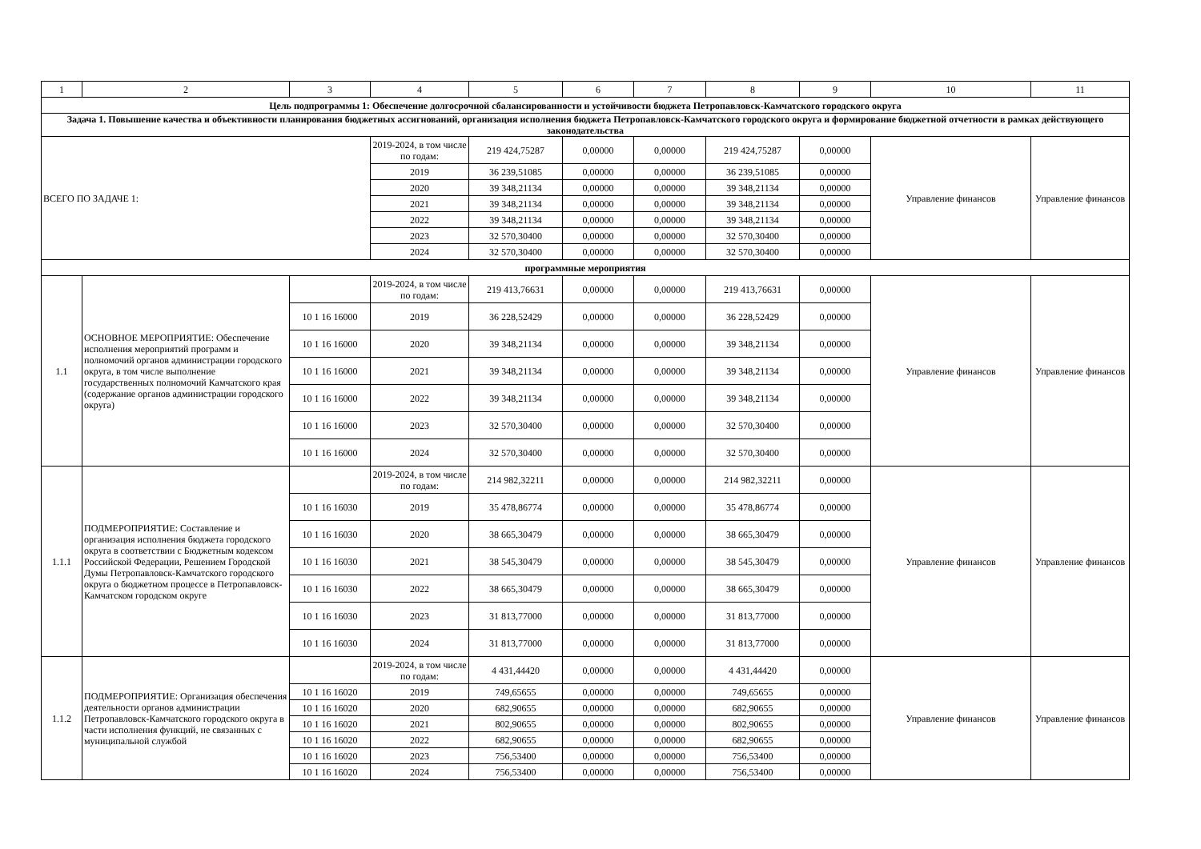| 1 | 2 | 3 | 4 | 5 | 6 | 7 | 8 | 9 | 10 | 11 |
| --- | --- | --- | --- | --- | --- | --- | --- | --- | --- | --- |
| Цель подпрограммы 1: Обеспечение долгосрочной сбалансированности и устойчивости бюджета Петропавловск-Камчатского городского округа | | | | | | | | | | |
| Задача 1. Повышение качества и объективности планирования бюджетных ассигнований, организация исполнения бюджета Петропавловск-Камчатского городского округа и формирование бюджетной отчетности в рамках действующего законодательства | | | | | | | | | | |
| ВСЕГО ПО ЗАДАЧЕ 1: | | | 2019-2024, в том числе по годам: | 219 424,75287 | 0,00000 | 0,00000 | 219 424,75287 | 0,00000 | Управление финансов | Управление финансов |
| | | | 2019 | 36 239,51085 | 0,00000 | 0,00000 | 36 239,51085 | 0,00000 | | |
| | | | 2020 | 39 348,21134 | 0,00000 | 0,00000 | 39 348,21134 | 0,00000 | | |
| | | | 2021 | 39 348,21134 | 0,00000 | 0,00000 | 39 348,21134 | 0,00000 | | |
| | | | 2022 | 39 348,21134 | 0,00000 | 0,00000 | 39 348,21134 | 0,00000 | | |
| | | | 2023 | 32 570,30400 | 0,00000 | 0,00000 | 32 570,30400 | 0,00000 | | |
| | | | 2024 | 32 570,30400 | 0,00000 | 0,00000 | 32 570,30400 | 0,00000 | | |
| программные мероприятия | | | | | | | | | | |
| 1.1 | ОСНОВНОЕ МЕРОПРИЯТИЕ: Обеспечение исполнения мероприятий программ и полномочий органов администрации городского округа, в том числе выполнение государственных полномочий Камчатского края (содержание органов администрации городского округа) | | 2019-2024, в том числе по годам: | 219 413,76631 | 0,00000 | 0,00000 | 219 413,76631 | 0,00000 | Управление финансов | Управление финансов |
| | | 10 1 16 16000 | 2019 | 36 228,52429 | 0,00000 | 0,00000 | 36 228,52429 | 0,00000 | | |
| | | 10 1 16 16000 | 2020 | 39 348,21134 | 0,00000 | 0,00000 | 39 348,21134 | 0,00000 | | |
| | | 10 1 16 16000 | 2021 | 39 348,21134 | 0,00000 | 0,00000 | 39 348,21134 | 0,00000 | | |
| | | 10 1 16 16000 | 2022 | 39 348,21134 | 0,00000 | 0,00000 | 39 348,21134 | 0,00000 | | |
| | | 10 1 16 16000 | 2023 | 32 570,30400 | 0,00000 | 0,00000 | 32 570,30400 | 0,00000 | | |
| | | 10 1 16 16000 | 2024 | 32 570,30400 | 0,00000 | 0,00000 | 32 570,30400 | 0,00000 | | |
| 1.1.1 | ПОДМЕРОПРИЯТИЕ: Составление и организация исполнения бюджета городского округа в соответствии с Бюджетным кодексом Российской Федерации, Решением Городской Думы Петропавловск-Камчатского городского округа о бюджетном процессе в Петропавловск-Камчатском городском округе | | 2019-2024, в том числе по годам: | 214 982,32211 | 0,00000 | 0,00000 | 214 982,32211 | 0,00000 | Управление финансов | Управление финансов |
| | | 10 1 16 16030 | 2019 | 35 478,86774 | 0,00000 | 0,00000 | 35 478,86774 | 0,00000 | | |
| | | 10 1 16 16030 | 2020 | 38 665,30479 | 0,00000 | 0,00000 | 38 665,30479 | 0,00000 | | |
| | | 10 1 16 16030 | 2021 | 38 545,30479 | 0,00000 | 0,00000 | 38 545,30479 | 0,00000 | | |
| | | 10 1 16 16030 | 2022 | 38 665,30479 | 0,00000 | 0,00000 | 38 665,30479 | 0,00000 | | |
| | | 10 1 16 16030 | 2023 | 31 813,77000 | 0,00000 | 0,00000 | 31 813,77000 | 0,00000 | | |
| | | 10 1 16 16030 | 2024 | 31 813,77000 | 0,00000 | 0,00000 | 31 813,77000 | 0,00000 | | |
| 1.1.2 | ПОДМЕРОПРИЯТИЕ: Организация обеспечения деятельности органов администрации Петропавловск-Камчатского городского округа в части исполнения функций, не связанных с муниципальной службой | | 2019-2024, в том числе по годам: | 4 431,44420 | 0,00000 | 0,00000 | 4 431,44420 | 0,00000 | Управление финансов | Управление финансов |
| | | 10 1 16 16020 | 2019 | 749,65655 | 0,00000 | 0,00000 | 749,65655 | 0,00000 | | |
| | | 10 1 16 16020 | 2020 | 682,90655 | 0,00000 | 0,00000 | 682,90655 | 0,00000 | | |
| | | 10 1 16 16020 | 2021 | 802,90655 | 0,00000 | 0,00000 | 802,90655 | 0,00000 | | |
| | | 10 1 16 16020 | 2022 | 682,90655 | 0,00000 | 0,00000 | 682,90655 | 0,00000 | | |
| | | 10 1 16 16020 | 2023 | 756,53400 | 0,00000 | 0,00000 | 756,53400 | 0,00000 | | |
| | | 10 1 16 16020 | 2024 | 756,53400 | 0,00000 | 0,00000 | 756,53400 | 0,00000 | | |